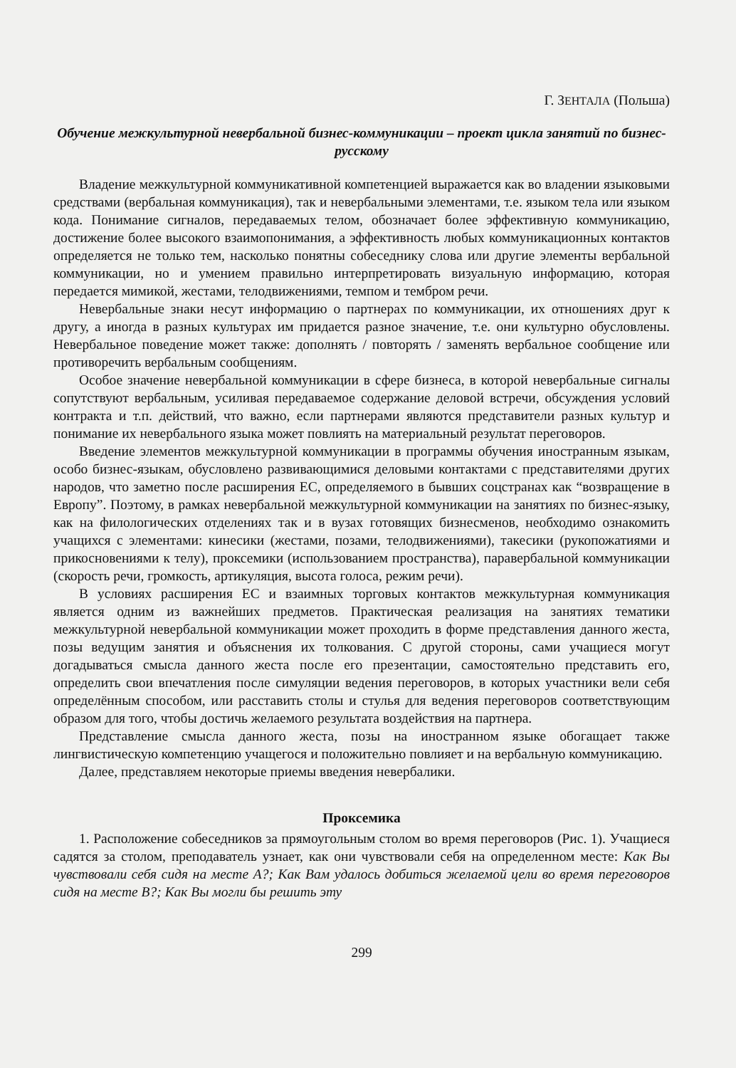Г. ЗЕНТАЛА (Польша)
Обучение межкультурной невербальной бизнес-коммуникации – проект цикла занятий по бизнес-русскому
Владение межкультурной коммуникативной компетенцией выражается как во владении языковыми средствами (вербальная коммуникация), так и невербальными элементами, т.е. языком тела или языком кода. Понимание сигналов, передаваемых телом, обозначает более эффективную коммуникацию, достижение более высокого взаимопонимания, а эффективность любых коммуникационных контактов определяется не только тем, насколько понятны собеседнику слова или другие элементы вербальной коммуникации, но и умением правильно интерпретировать визуальную информацию, которая передается мимикой, жестами, телодвижениями, темпом и тембром речи.
Невербальные знаки несут информацию о партнерах по коммуникации, их отношениях друг к другу, а иногда в разных культурах им придается разное значение, т.е. они культурно обусловлены. Невербальное поведение может также: дополнять / повторять / заменять вербальное сообщение или противоречить вербальным сообщениям.
Особое значение невербальной коммуникации в сфере бизнеса, в которой невербальные сигналы сопутствуют вербальным, усиливая передаваемое содержание деловой встречи, обсуждения условий контракта и т.п. действий, что важно, если партнерами являются представители разных культур и понимание их невербального языка может повлиять на материальный результат переговоров.
Введение элементов межкультурной коммуникации в программы обучения иностранным языкам, особо бизнес-языкам, обусловлено развивающимися деловыми контактами с представителями других народов, что заметно после расширения ЕС, определяемого в бывших соцстранах как “возвращение в Европу”. Поэтому, в рамках невербальной межкультурной коммуникации на занятиях по бизнес-языку, как на филологических отделениях так и в вузах готовящих бизнесменов, необходимо ознакомить учащихся с элементами: кинесики (жестами, позами, телодвижениями), такесики (рукопожатиями и прикосновениями к телу), проксемики (использованием пространства), паравербальной коммуникации (скорость речи, громкость, артикуляция, высота голоса, режим речи).
В условиях расширения ЕС и взаимных торговых контактов межкультурная коммуникация является одним из важнейших предметов. Практическая реализация на занятиях тематики межкультурной невербальной коммуникации может проходить в форме представления данного жеста, позы ведущим занятия и объяснения их толкования. С другой стороны, сами учащиеся могут догадываться смысла данного жеста после его презентации, самостоятельно представить его, определить свои впечатления после симуляции ведения переговоров, в которых участники вели себя определённым способом, или расставить столы и стулья для ведения переговоров соответствующим образом для того, чтобы достичь желаемого результата воздействия на партнера.
Представление смысла данного жеста, позы на иностранном языке обогащает также лингвистическую компетенцию учащегося и положительно повлияет и на вербальную коммуникацию.
Далее, представляем некоторые приемы введения невербалики.
Проксемика
1. Расположение собеседников за прямоугольным столом во время переговоров (Рис. 1). Учащиеся садятся за столом, преподаватель узнает, как они чувствовали себя на определенном месте: Как Вы чувствовали себя сидя на месте А?; Как Вам удалось добиться желаемой цели во время переговоров сидя на месте В?; Как Вы могли бы решить эту
299